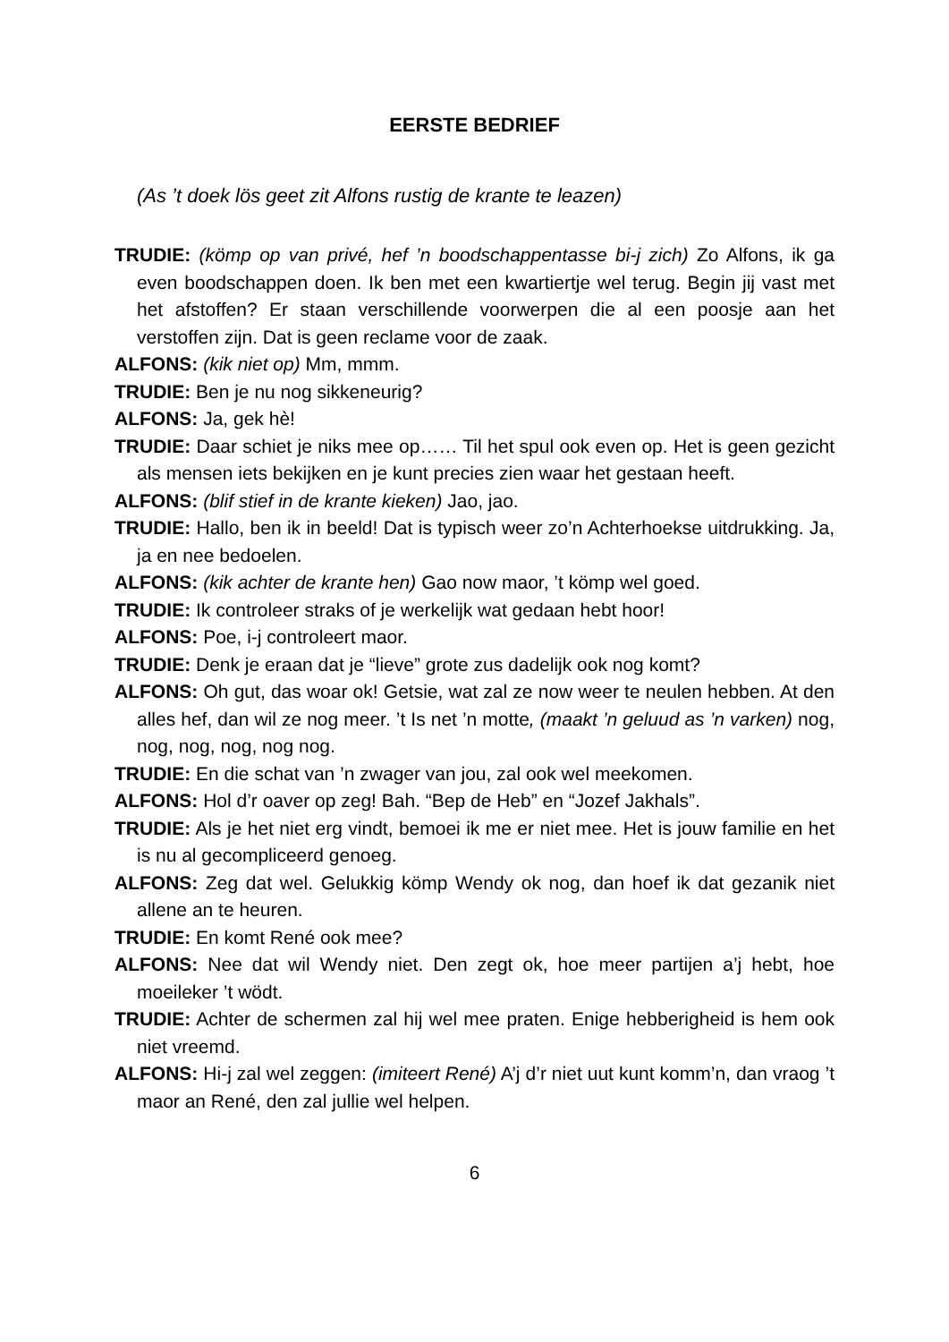EERSTE BEDRIEF
(As ’t doek lös geet zit Alfons rustig de krante te leazen)
TRUDIE: (kömp op van privé, hef ’n boodschappentasse bi-j zich) Zo Alfons, ik ga even boodschappen doen. Ik ben met een kwartiertje wel terug. Begin jij vast met het afstoffen? Er staan verschillende voorwerpen die al een poosje aan het verstoffen zijn. Dat is geen reclame voor de zaak.
ALFONS: (kik niet op) Mm, mmm.
TRUDIE: Ben je nu nog sikkeneurig?
ALFONS: Ja, gek hè!
TRUDIE: Daar schiet je niks mee op…… Til het spul ook even op. Het is geen gezicht als mensen iets bekijken en je kunt precies zien waar het gestaan heeft.
ALFONS: (blif stief in de krante kieken) Jao, jao.
TRUDIE: Hallo, ben ik in beeld! Dat is typisch weer zo’n Achterhoekse uitdrukking. Ja, ja en nee bedoelen.
ALFONS: (kik achter de krante hen) Gao now maor, ’t kömp wel goed.
TRUDIE: Ik controleer straks of je werkelijk wat gedaan hebt hoor!
ALFONS: Poe, i-j controleert maor.
TRUDIE: Denk je eraan dat je “lieve” grote zus dadelijk ook nog komt?
ALFONS: Oh gut, das woar ok! Getsie, wat zal ze now weer te neulen hebben. At den alles hef, dan wil ze nog meer. ’t Is net ’n motte, (maakt ’n geluud as ’n varken) nog, nog, nog, nog, nog nog.
TRUDIE: En die schat van ’n zwager van jou, zal ook wel meekomen.
ALFONS: Hol d’r oaver op zeg! Bah. “Bep de Heb” en “Jozef Jakhals”.
TRUDIE: Als je het niet erg vindt, bemoei ik me er niet mee. Het is jouw familie en het is nu al gecompliceerd genoeg.
ALFONS: Zeg dat wel. Gelukkig kömp Wendy ok nog, dan hoef ik dat gezanik niet allene an te heuren.
TRUDIE: En komt René ook mee?
ALFONS: Nee dat wil Wendy niet. Den zegt ok, hoe meer partijen a’j hebt, hoe moeileker ’t wödt.
TRUDIE: Achter de schermen zal hij wel mee praten. Enige hebberigheid is hem ook niet vreemd.
ALFONS: Hi-j zal wel zeggen: (imiteert René) A’j d’r niet uut kunt komm’n, dan vraog ’t maor an René, den zal jullie wel helpen.
6